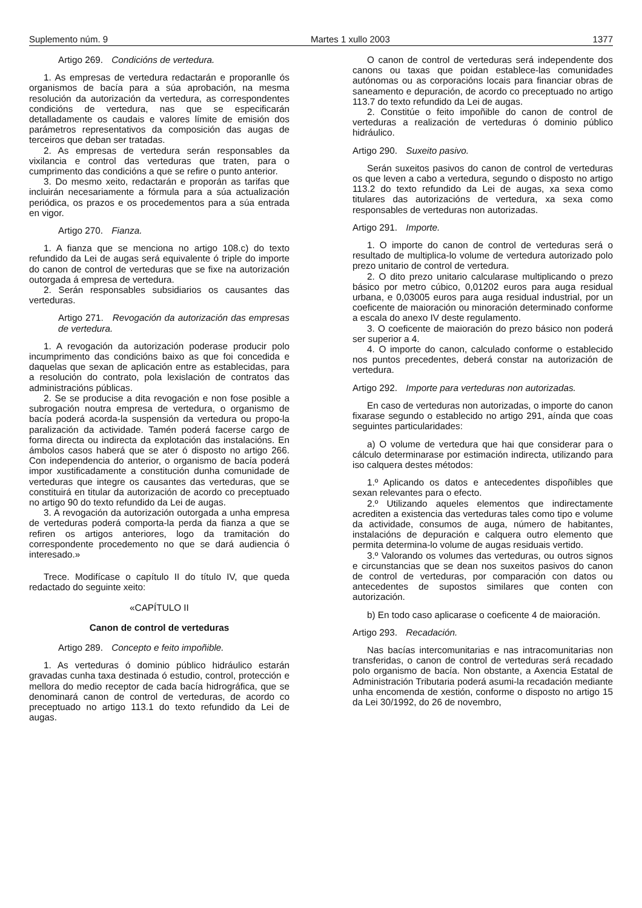Suplemento núm. 9 Martes 1 xullo 2003 1377
Artigo 269. Condicións de vertedura.
1. As empresas de vertedura redactarán e proporanlle ós organismos de bacía para a súa aprobación, na mesma resolución da autorización da vertedura, as correspondentes condicións de vertedura, nas que se especificarán detalladamente os caudais e valores límite de emisión dos parámetros representativos da composición das augas de terceiros que deban ser tratadas.
2. As empresas de vertedura serán responsables da vixilancia e control das verteduras que traten, para o cumprimento das condicións a que se refire o punto anterior.
3. Do mesmo xeito, redactarán e proporán as tarifas que incluirán necesariamente a fórmula para a súa actualización periódica, os prazos e os procedementos para a súa entrada en vigor.
Artigo 270. Fianza.
1. A fianza que se menciona no artigo 108.c) do texto refundido da Lei de augas será equivalente ó triple do importe do canon de control de verteduras que se fixe na autorización outorgada á empresa de vertedura.
2. Serán responsables subsidiarios os causantes das verteduras.
Artigo 271. Revogación da autorización das empresas de vertedura.
1. A revogación da autorización poderase producir polo incumprimento das condicións baixo as que foi concedida e daquelas que sexan de aplicación entre as establecidas, para a resolución do contrato, pola lexislación de contratos das administracións públicas.
2. Se se producise a dita revogación e non fose posible a subrogación noutra empresa de vertedura, o organismo de bacía poderá acorda-la suspensión da vertedura ou propo-la paralización da actividade. Tamén poderá facerse cargo de forma directa ou indirecta da explotación das instalacións. En ámbolos casos haberá que se ater ó disposto no artigo 266. Con independencia do anterior, o organismo de bacía poderá impor xustificadamente a constitución dunha comunidade de verteduras que integre os causantes das verteduras, que se constituirá en titular da autorización de acordo co preceptuado no artigo 90 do texto refundido da Lei de augas.
3. A revogación da autorización outorgada a unha empresa de verteduras poderá comporta-la perda da fianza a que se refiren os artigos anteriores, logo da tramitación do correspondente procedemento no que se dará audiencia ó interesado.»
Trece. Modifícase o capítulo II do título IV, que queda redactado do seguinte xeito:
«CAPÍTULO II
Canon de control de verteduras
Artigo 289. Concepto e feito impoñible.
1. As verteduras ó dominio público hidráulico estarán gravadas cunha taxa destinada ó estudio, control, protección e mellora do medio receptor de cada bacía hidrográfica, que se denominará canon de control de verteduras, de acordo co preceptuado no artigo 113.1 do texto refundido da Lei de augas.
O canon de control de verteduras será independente dos canons ou taxas que poidan establece-las comunidades autónomas ou as corporacións locais para financiar obras de saneamento e depuración, de acordo co preceptuado no artigo 113.7 do texto refundido da Lei de augas.
2. Constitúe o feito impoñible do canon de control de verteduras a realización de verteduras ó dominio público hidráulico.
Artigo 290. Suxeito pasivo.
Serán suxeitos pasivos do canon de control de verteduras os que leven a cabo a vertedura, segundo o disposto no artigo 113.2 do texto refundido da Lei de augas, xa sexa como titulares das autorizacións de vertedura, xa sexa como responsables de verteduras non autorizadas.
Artigo 291. Importe.
1. O importe do canon de control de verteduras será o resultado de multiplica-lo volume de vertedura autorizado polo prezo unitario de control de vertedura.
2. O dito prezo unitario calcularase multiplicando o prezo básico por metro cúbico, 0,01202 euros para auga residual urbana, e 0,03005 euros para auga residual industrial, por un coeficente de maioración ou minoración determinado conforme a escala do anexo IV deste regulamento.
3. O coeficente de maioración do prezo básico non poderá ser superior a 4.
4. O importe do canon, calculado conforme o establecido nos puntos precedentes, deberá constar na autorización de vertedura.
Artigo 292. Importe para verteduras non autorizadas.
En caso de verteduras non autorizadas, o importe do canon fixarase segundo o establecido no artigo 291, aínda que coas seguintes particularidades:
a) O volume de vertedura que hai que considerar para o cálculo determinarase por estimación indirecta, utilizando para iso calquera destes métodos:
1.º Aplicando os datos e antecedentes dispoñibles que sexan relevantes para o efecto.
2.º Utilizando aqueles elementos que indirectamente acrediten a existencia das verteduras tales como tipo e volume da actividade, consumos de auga, número de habitantes, instalacións de depuración e calquera outro elemento que permita determina-lo volume de augas residuais vertido.
3.º Valorando os volumes das verteduras, ou outros signos e circunstancias que se dean nos suxeitos pasivos do canon de control de verteduras, por comparación con datos ou antecedentes de supostos similares que conten con autorización.
b) En todo caso aplicarase o coeficente 4 de maioración.
Artigo 293. Recadación.
Nas bacías intercomunitarias e nas intracomunitarias non transferidas, o canon de control de verteduras será recadado polo organismo de bacía. Non obstante, a Axencia Estatal de Administración Tributaria poderá asumi-la recadación mediante unha encomenda de xestión, conforme o disposto no artigo 15 da Lei 30/1992, do 26 de novembro,